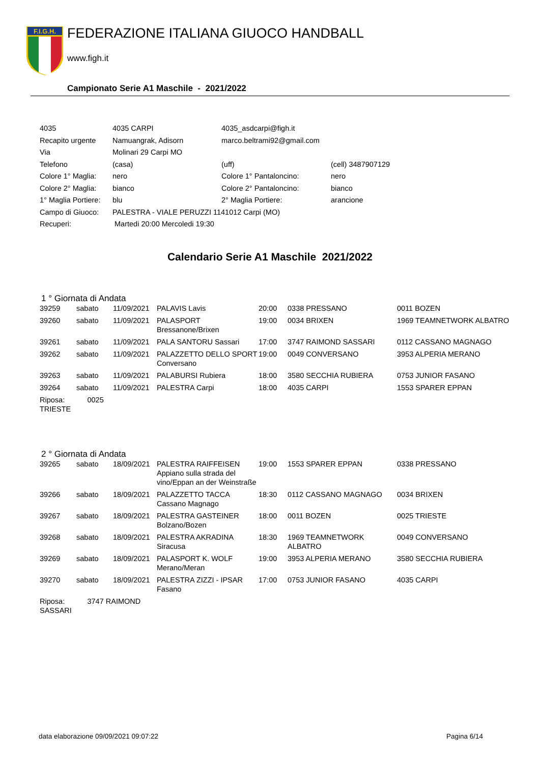F.I.G.H.
FEDERAZIONE ITALIANA GIUOCO HANDBALL
www.figh.it
Campionato Serie A1 Maschile - 2021/2022
| 4035 | 4035 CARPI | 4035_asdcarpi@figh.it | |
| Recapito urgente | Namuangrak, Adisorn | marco.beltrami92@gmail.com | |
| Via | Molinari 29 Carpi MO | | |
| Telefono | (casa) | (uff) | (cell) 3487907129 |
| Colore 1° Maglia: | nero | Colore 1° Pantaloncino: | nero |
| Colore 2° Maglia: | bianco | Colore 2° Pantaloncino: | bianco |
| 1° Maglia Portiere: | blu | 2° Maglia Portiere: | arancione |
| Campo di Giuoco: | PALESTRA - VIALE PERUZZI 1141012 Carpi (MO) | | |
| Recuperi: | Martedi 20:00 Mercoledi 19:30 | | |
Calendario Serie A1 Maschile 2021/2022
1 ° Giornata di Andata
| 39259 | sabato | 11/09/2021 | PALAVIS Lavis | 20:00 | 0338 PRESSANO | 0011 BOZEN |
| 39260 | sabato | 11/09/2021 | PALASPORT Bressanone/Brixen | 19:00 | 0034 BRIXEN | 1969 TEAMNETWORK ALBATRO |
| 39261 | sabato | 11/09/2021 | PALA SANTORU Sassari | 17:00 | 3747 RAIMOND SASSARI | 0112 CASSANO MAGNAGO |
| 39262 | sabato | 11/09/2021 | PALAZZETTO DELLO SPORT Conversano | 19:00 | 0049 CONVERSANO | 3953 ALPERIA MERANO |
| 39263 | sabato | 11/09/2021 | PALABURSI Rubiera | 18:00 | 3580 SECCHIA RUBIERA | 0753 JUNIOR FASANO |
| 39264 | sabato | 11/09/2021 | PALESTRA Carpi | 18:00 | 4035 CARPI | 1553 SPARER EPPAN |
| Riposa: 0025 TRIESTE | | | | | | |
2 ° Giornata di Andata
| 39265 | sabato | 18/09/2021 | PALESTRA RAIFFEISEN Appiano sulla strada del vino/Eppan an der Weinstraße | 19:00 | 1553 SPARER EPPAN | 0338 PRESSANO |
| 39266 | sabato | 18/09/2021 | PALAZZETTO TACCA Cassano Magnago | 18:30 | 0112 CASSANO MAGNAGO | 0034 BRIXEN |
| 39267 | sabato | 18/09/2021 | PALESTRA GASTEINER Bolzano/Bozen | 18:00 | 0011 BOZEN | 0025 TRIESTE |
| 39268 | sabato | 18/09/2021 | PALESTRA AKRADINA Siracusa | 18:30 | 1969 TEAMNETWORK ALBATRO | 0049 CONVERSANO |
| 39269 | sabato | 18/09/2021 | PALASPORT K. WOLF Merano/Meran | 19:00 | 3953 ALPERIA MERANO | 3580 SECCHIA RUBIERA |
| 39270 | sabato | 18/09/2021 | PALESTRA ZIZZI - IPSAR Fasano | 17:00 | 0753 JUNIOR FASANO | 4035 CARPI |
| Riposa: 3747 RAIMOND SASSARI | | | | | | |
data elaborazione 09/09/2021 09:07:22 Pagina 6/14